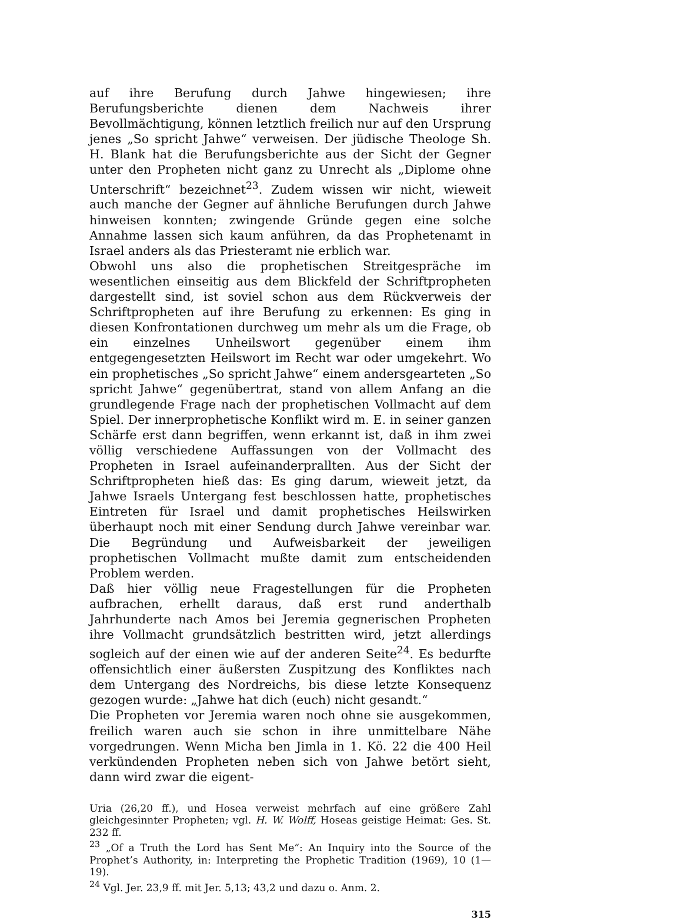auf ihre Berufung durch Jahwe hingewiesen; ihre Berufungsberichte dienen dem Nachweis ihrer Bevollmächtigung, können letztlich freilich nur auf den Ursprung jenes „So spricht Jahwe“ verweisen. Der jüdische Theologe Sh. H. Blank hat die Berufungsberichte aus der Sicht der Gegner unter den Propheten nicht ganz zu Unrecht als „Diplome ohne Unterschrift“ bezeichnet<sup>23</sup>. Zudem wissen wir nicht, wieweit auch manche der Gegner auf ähnliche Berufungen durch Jahwe hinweisen konnten; zwingende Gründe gegen eine solche Annahme lassen sich kaum anführen, da das Prophetenamt in Israel anders als das Priesteramt nie erblich war.
Obwohl uns also die prophetischen Streitgespräche im wesentlichen einseitig aus dem Blickfeld der Schriftpropheten dargestellt sind, ist soviel schon aus dem Rückverweis der Schriftpropheten auf ihre Berufung zu erkennen: Es ging in diesen Konfrontationen durchweg um mehr als um die Frage, ob ein einzelnes Unheilswort gegenüber einem ihm entgegengesetzten Heilswort im Recht war oder umgekehrt. Wo ein prophetisches „So spricht Jahwe“ einem andersgearteten „So spricht Jahwe“ gegenübertrat, stand von allem Anfang an die grundlegende Frage nach der prophetischen Vollmacht auf dem Spiel. Der innerprophetische Konflikt wird m. E. in seiner ganzen Schärfe erst dann begriffen, wenn erkannt ist, daß in ihm zwei völlig verschiedene Auffassungen von der Vollmacht des Propheten in Israel aufeinanderprallten. Aus der Sicht der Schriftpropheten hieß das: Es ging darum, wieweit jetzt, da Jahwe Israels Untergang fest beschlossen hatte, prophetisches Eintreten für Israel und damit prophetisches Heilswirken überhaupt noch mit einer Sendung durch Jahwe vereinbar war. Die Begründung und Aufweisbarkeit der jeweiligen prophetischen Vollmacht mußte damit zum entscheidenden Problem werden.
Daß hier völlig neue Fragestellungen für die Propheten aufbrachen, erhellt daraus, daß erst rund anderthalb Jahrhunderte nach Amos bei Jeremia gegnerischen Propheten ihre Vollmacht grundsätzlich bestritten wird, jetzt allerdings sogleich auf der einen wie auf der anderen Seite<sup>24</sup>. Es bedurfte offensichtlich einer äußersten Zuspitzung des Konfliktes nach dem Untergang des Nordreichs, bis diese letzte Konsequenz gezogen wurde: „Jahwe hat dich (euch) nicht gesandt.“
Die Propheten vor Jeremia waren noch ohne sie ausgekommen, freilich waren auch sie schon in ihre unmittelbare Nähe vorgedrungen. Wenn Micha ben Jimla in 1. Kö. 22 die 400 Heil verkündenden Propheten neben sich von Jahwe betört sieht, dann wird zwar die eigent-
Uria (26,20 ff.), und Hosea verweist mehrfach auf eine größere Zahl gleichgesinnter Propheten; vgl. H. W. Wolff, Hoseas geistige Heimat: Ges. St. 232 ff.
<sup>23</sup> „Of a Truth the Lord has Sent Me“: An Inquiry into the Source of the Prophet’s Authority, in: Interpreting the Prophetic Tradition (1969), 10 (1—19).
<sup>24</sup> Vgl. Jer. 23,9 ff. mit Jer. 5,13; 43,2 und dazu o. Anm. 2.
315